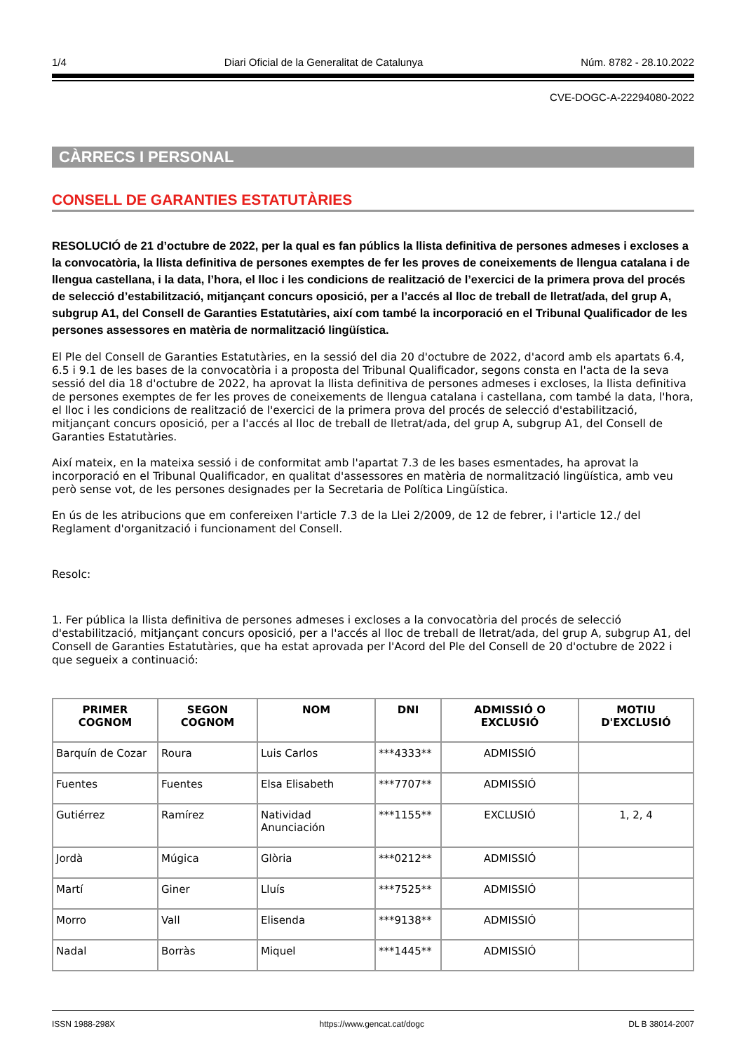1/4 Diari Oficial de la Generalitat de Catalunya Núm. 8782 - 28.10.2022
CVE-DOGC-A-22294080-2022
CÀRRECS I PERSONAL
CONSELL DE GARANTIES ESTATUTÀRIES
RESOLUCIÓ de 21 d’octubre de 2022, per la qual es fan públics la llista definitiva de persones admeses i excloses a la convocatòria, la llista definitiva de persones exemptes de fer les proves de coneixements de llengua catalana i de llengua castellana, i la data, l’hora, el lloc i les condicions de realització de l’exercici de la primera prova del procés de selecció d’estabilització, mitjançant concurs oposició, per a l’accés al lloc de treball de lletrat/ada, del grup A, subgrup A1, del Consell de Garanties Estatutàries, així com també la incorporació en el Tribunal Qualificador de les persones assessores en matèria de normalització lingüística.
El Ple del Consell de Garanties Estatutàries, en la sessió del dia 20 d'octubre de 2022, d'acord amb els apartats 6.4, 6.5 i 9.1 de les bases de la convocatòria i a proposta del Tribunal Qualificador, segons consta en l'acta de la seva sessió del dia 18 d'octubre de 2022, ha aprovat la llista definitiva de persones admeses i excloses, la llista definitiva de persones exemptes de fer les proves de coneixements de llengua catalana i castellana, com també la data, l'hora, el lloc i les condicions de realització de l'exercici de la primera prova del procés de selecció d'estabilització, mitjançant concurs oposició, per a l'accés al lloc de treball de lletrat/ada, del grup A, subgrup A1, del Consell de Garanties Estatutàries.
Així mateix, en la mateixa sessió i de conformitat amb l'apartat 7.3 de les bases esmentades, ha aprovat la incorporació en el Tribunal Qualificador, en qualitat d'assessores en matèria de normalització lingüística, amb veu però sense vot, de les persones designades per la Secretaria de Política Lingüística.
En ús de les atribucions que em confereixen l'article 7.3 de la Llei 2/2009, de 12 de febrer, i l'article 12./ del Reglament d'organització i funcionament del Consell.
Resolc:
1. Fer pública la llista definitiva de persones admeses i excloses a la convocatòria del procés de selecció d'estabilització, mitjançant concurs oposició, per a l'accés al lloc de treball de lletrat/ada, del grup A, subgrup A1, del Consell de Garanties Estatutàries, que ha estat aprovada per l'Acord del Ple del Consell de 20 d'octubre de 2022 i que segueix a continuació:
| PRIMER COGNOM | SEGON COGNOM | NOM | DNI | ADMISSIÓ O EXCLUSIÓ | MOTIU D'EXCLUSIÓ |
| --- | --- | --- | --- | --- | --- |
| Barquín de Cozar | Roura | Luis Carlos | ***4333** | ADMISSIÓ | |
| Fuentes | Fuentes | Elsa Elisabeth | ***7707** | ADMISSIÓ | |
| Gutiérrez | Ramírez | Natividad Anunciación | ***1155** | EXCLUSIÓ | 1, 2, 4 |
| Jordà | Múgica | Glòria | ***0212** | ADMISSIÓ | |
| Martí | Giner | Lluís | ***7525** | ADMISSIÓ | |
| Morro | Vall | Elisenda | ***9138** | ADMISSIÓ | |
| Nadal | Borràs | Miquel | ***1445** | ADMISSIÓ | |
ISSN 1988-298X https://www.gencat.cat/dogc DL B 38014-2007